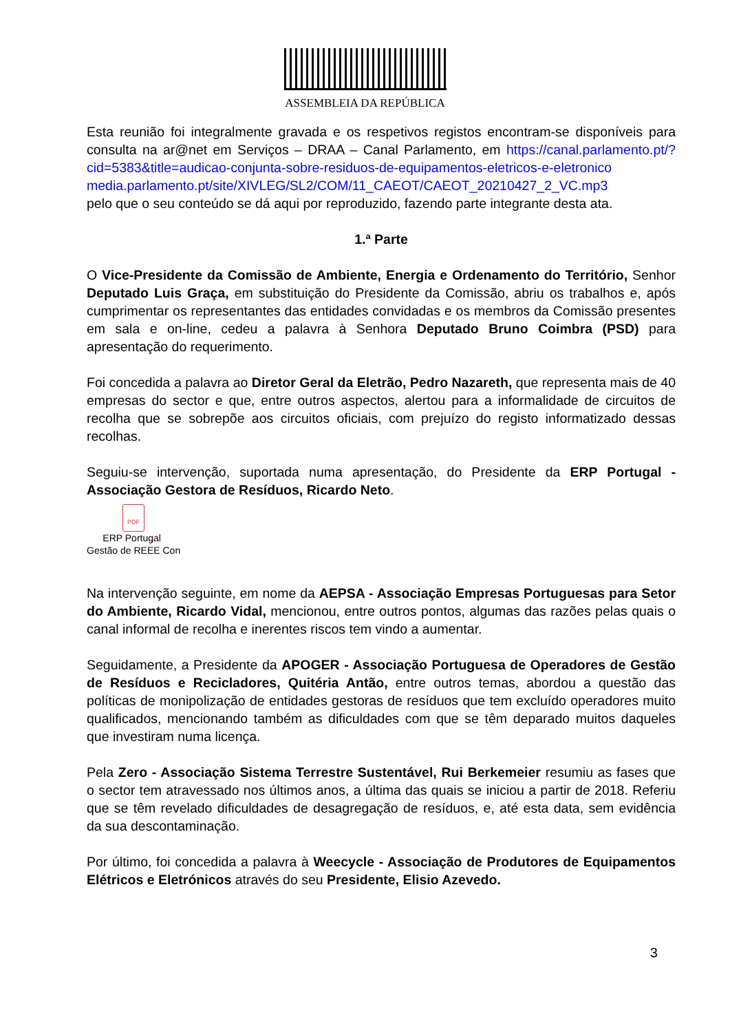ASSEMBLEIA DA REPÚBLICA
Esta reunião foi integralmente gravada e os respetivos registos encontram-se disponíveis para consulta na ar@net em Serviços – DRAA – Canal Parlamento, em https://canal.parlamento.pt/?cid=5383&title=audicao-conjunta-sobre-residuos-de-equipamentos-eletricos-e-eletronico
media.parlamento.pt/site/XIVLEG/SL2/COM/11_CAEOT/CAEOT_20210427_2_VC.mp3
pelo que o seu conteúdo se dá aqui por reproduzido, fazendo parte integrante desta ata.
1.ª Parte
O Vice-Presidente da Comissão de Ambiente, Energia e Ordenamento do Território, Senhor Deputado Luis Graça, em substituição do Presidente da Comissão, abriu os trabalhos e, após cumprimentar os representantes das entidades convidadas e os membros da Comissão presentes em sala e on-line, cedeu a palavra à Senhora Deputado Bruno Coimbra (PSD) para apresentação do requerimento.
Foi concedida a palavra ao Diretor Geral da Eletrão, Pedro Nazareth, que representa mais de 40 empresas do sector e que, entre outros aspectos, alertou para a informalidade de circuitos de recolha que se sobrepõe aos circuitos oficiais, com prejuízo do registo informatizado dessas recolhas.
Seguiu-se intervenção, suportada numa apresentação, do Presidente da ERP Portugal - Associação Gestora de Resíduos, Ricardo Neto.
PDF
ERP Portugal
Gestão de REEE Con
Na intervenção seguinte, em nome da AEPSA - Associação Empresas Portuguesas para Setor do Ambiente, Ricardo Vidal, mencionou, entre outros pontos, algumas das razões pelas quais o canal informal de recolha e inerentes riscos tem vindo a aumentar.
Seguidamente, a Presidente da APOGER - Associação Portuguesa de Operadores de Gestão de Resíduos e Recicladores, Quitéria Antão, entre outros temas, abordou a questão das políticas de monipolização de entidades gestoras de resíduos que tem excluído operadores muito qualificados, mencionando também as dificuldades com que se têm deparado muitos daqueles que investiram numa licença.
Pela Zero - Associação Sistema Terrestre Sustentável, Rui Berkemeier resumiu as fases que o sector tem atravessado nos últimos anos, a última das quais se iniciou a partir de 2018. Referiu que se têm revelado dificuldades de desagregação de resíduos, e, até esta data, sem evidência da sua descontaminação.
Por último, foi concedida a palavra à Weecycle - Associação de Produtores de Equipamentos Elétricos e Eletrónicos através do seu Presidente, Elisio Azevedo.
3